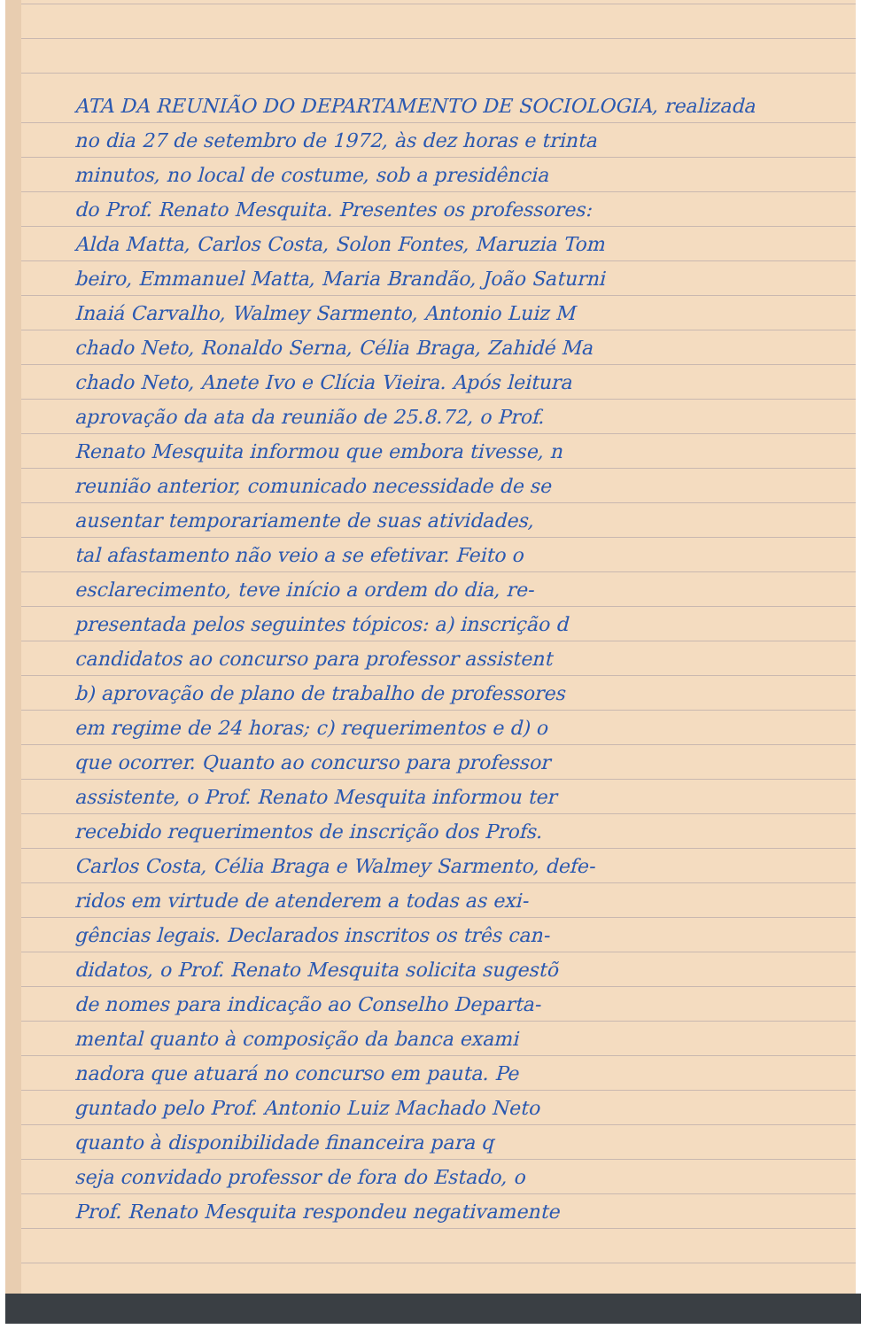ATA DA REUNIÃO DO DEPARTAMENTO DE SOCIOLOGIA, realizada
no dia 27 de setembro de 1972, às dez horas e trinta
minutos, no local de costume, sob a presidência
do Prof. Renato Mesquita. Presentes os professores:
Alda Matta, Carlos Costa, Solon Fontes, Maruzia Tom
beiro, Emmanuel Matta, Maria Brandão, João Saturni
Inaiá Carvalho, Walmey Sarmento, Antonio Luiz M
chado Neto, Ronaldo Serna, Célia Braga, Zahidé Ma
chado Neto, Anete Ivo e Clícia Vieira. Após leitura
aprovação da ata da reunião de 25.8.72, o Prof.
Renato Mesquita informou que embora tivesse, n
reunião anterior, comunicado necessidade de se
ausentar temporariamente de suas atividades,
tal afastamento não veio a se efetivar. Feito o
esclarecimento, teve início a ordem do dia, re-
presentada pelos seguintes tópicos: a) inscrição d
candidatos ao concurso para professor assistent
b) aprovação de plano de trabalho de professores
em regime de 24 horas; c) requerimentos e d) o
que ocorrer. Quanto ao concurso para professor
assistente, o Prof. Renato Mesquita informou ter
recebido requerimentos de inscrição dos Profs.
Carlos Costa, Célia Braga e Walmey Sarmento, defe-
ridos em virtude de atenderem a todas as exi-
gências legais. Declarados inscritos os três can-
didatos, o Prof. Renato Mesquita solicita sugestõ
de nomes para indicação ao Conselho Departa-
mental quanto à composição da banca exami
nadora que atuará no concurso em pauta. Pe
guntado pelo Prof. Antonio Luiz Machado Neto
quanto à disponibilidade financeira para q
seja convidado professor de fora do Estado, o
Prof. Renato Mesquita respondeu negativamente